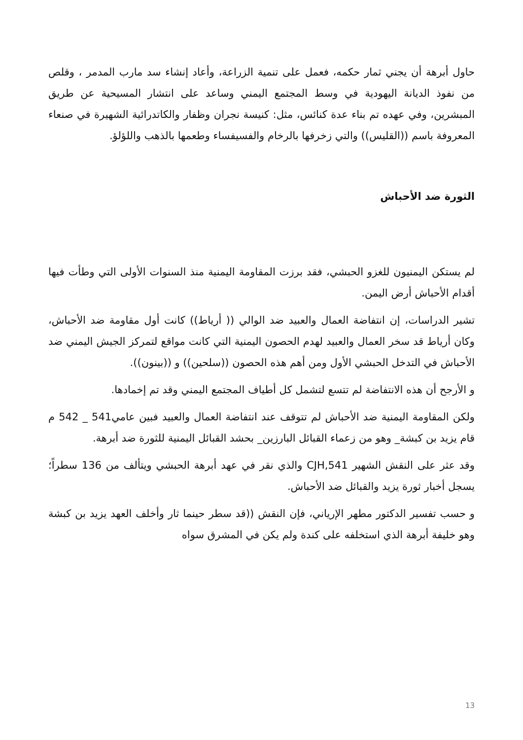حاول أبرهة أن يجني ثمار حكمه، فعمل على تنمية الزراعة، وأعاد إنشاء سد مارب المدمر ، وقلص من نفوذ الديانة اليهودية في وسط المجتمع اليمني وساعد على انتشار المسيحية عن طريق المبشرين، وفي عهده تم بناء عدة كنائس، مثل: كنيسة نجران وظفار والكاتدرائية الشهيرة في صنعاء المعروفة باسم ((القليس)) والتي زخرفها بالرخام والفسيفساء وطعمها بالذهب واللؤلؤ.
الثورة ضد الأحباش
لم يستكن اليمنيون للغزو الحبشي، فقد برزت المقاومة اليمنية منذ السنوات الأولى التي وطأت فيها أقدام الأحباش أرض اليمن.
تشير الدراسات، إن انتفاضة العمال والعبيد ضد الوالي (( أرياط)) كانت أول مقاومة ضد الأحباش، وكان أرياط قد سخر العمال والعبيد لهدم الحصون اليمنية التي كانت مواقع لتمركز الجيش اليمني ضد الأحباش في التدخل الحبشي الأول ومن أهم هذه الحصون ((سلحين)) و ((بينون)).
و الأرجح أن هذه الانتفاضة لم تتسع لتشمل كل أطياف المجتمع اليمني وقد تم إخمادها.
ولكن المقاومة اليمنية ضد الأحباش لم تتوقف عند انتفاضة العمال والعبيد فبين عامي541 _ 542 م قام يزيد بن كبشة_ وهو من زعماء القبائل البارزين_ بحشد القبائل اليمنية للثورة ضد أبرهة.
وقد عثر على النقش الشهير CJH,541 والذي نقر في عهد أبرهة الحبشي ويتألف من 136 سطراً؛ يسجل أخبار ثورة يزيد والقبائل ضد الأحباش.
و حسب تفسير الدكتور مطهر الإرياني، فإن النقش ((قد سطر حينما ثار وأخلف العهد يزيد بن كبشة وهو خليفة أبرهة الذي استخلفه على كندة ولم يكن في المشرق سواه
13